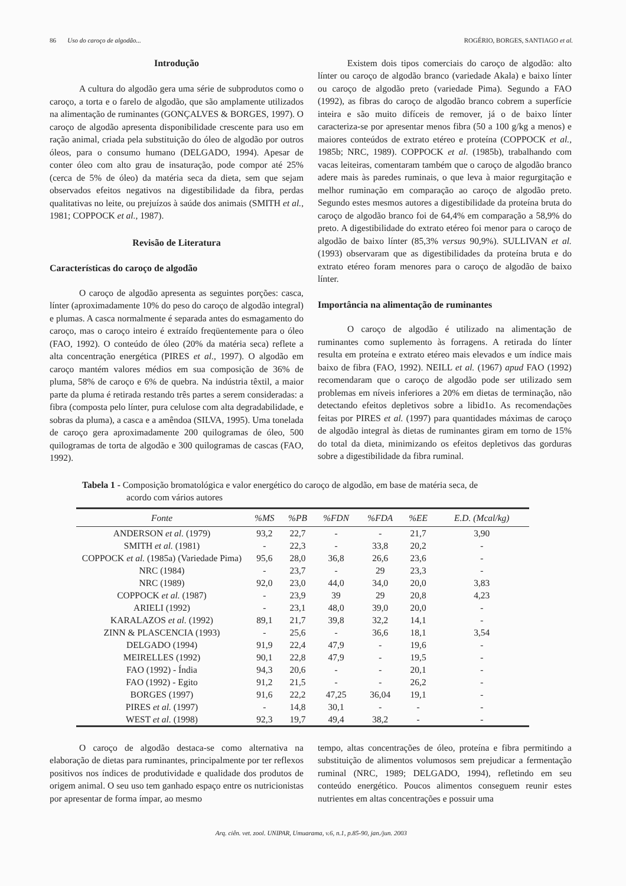86 Uso do caroço de algodão... ROGÉRIO, BORGES, SANTIAGO et al.
Introdução
A cultura do algodão gera uma série de subprodutos como o caroço, a torta e o farelo de algodão, que são amplamente utilizados na alimentação de ruminantes (GONÇALVES & BORGES, 1997). O caroço de algodão apresenta disponibilidade crescente para uso em ração animal, criada pela substituição do óleo de algodão por outros óleos, para o consumo humano (DELGADO, 1994). Apesar de conter óleo com alto grau de insaturação, pode compor até 25% (cerca de 5% de óleo) da matéria seca da dieta, sem que sejam observados efeitos negativos na digestibilidade da fibra, perdas qualitativas no leite, ou prejuízos à saúde dos animais (SMITH et al., 1981; COPPOCK et al., 1987).
Revisão de Literatura
Características do caroço de algodão
O caroço de algodão apresenta as seguintes porções: casca, línter (aproximadamente 10% do peso do caroço de algodão integral) e plumas. A casca normalmente é separada antes do esmagamento do caroço, mas o caroço inteiro é extraído freqüentemente para o óleo (FAO, 1992). O conteúdo de óleo (20% da matéria seca) reflete a alta concentração energética (PIRES et al., 1997). O algodão em caroço mantém valores médios em sua composição de 36% de pluma, 58% de caroço e 6% de quebra. Na indústria têxtil, a maior parte da pluma é retirada restando três partes a serem consideradas: a fibra (composta pelo línter, pura celulose com alta degradabilidade, e sobras da pluma), a casca e a amêndoa (SILVA, 1995). Uma tonelada de caroço gera aproximadamente 200 quilogramas de óleo, 500 quilogramas de torta de algodão e 300 quilogramas de cascas (FAO, 1992).
Existem dois tipos comerciais do caroço de algodão: alto línter ou caroço de algodão branco (variedade Akala) e baixo línter ou caroço de algodão preto (variedade Pima). Segundo a FAO (1992), as fibras do caroço de algodão branco cobrem a superfície inteira e são muito difíceis de remover, já o de baixo línter caracteriza-se por apresentar menos fibra (50 a 100 g/kg a menos) e maiores conteúdos de extrato etéreo e proteína (COPPOCK et al., 1985b; NRC, 1989). COPPOCK et al. (1985b), trabalhando com vacas leiteiras, comentaram também que o caroço de algodão branco adere mais às paredes ruminais, o que leva à maior regurgitação e melhor ruminação em comparação ao caroço de algodão preto. Segundo estes mesmos autores a digestibilidade da proteína bruta do caroço de algodão branco foi de 64,4% em comparação a 58,9% do preto. A digestibilidade do extrato etéreo foi menor para o caroço de algodão de baixo línter (85,3% versus 90,9%). SULLIVAN et al. (1993) observaram que as digestibilidades da proteína bruta e do extrato etéreo foram menores para o caroço de algodão de baixo línter.
Importância na alimentação de ruminantes
O caroço de algodão é utilizado na alimentação de ruminantes como suplemento às forragens. A retirada do línter resulta em proteína e extrato etéreo mais elevados e um índice mais baixo de fibra (FAO, 1992). NEILL et al. (1967) apud FAO (1992) recomendaram que o caroço de algodão pode ser utilizado sem problemas em níveis inferiores a 20% em dietas de terminação, não detectando efeitos depletivos sobre a libid1o. As recomendações feitas por PIRES et al. (1997) para quantidades máximas de caroço de algodão integral às dietas de ruminantes giram em torno de 15% do total da dieta, minimizando os efeitos depletivos das gorduras sobre a digestibilidade da fibra ruminal.
Tabela 1 - Composição bromatológica e valor energético do caroço de algodão, em base de matéria seca, de
acordo com vários autores
| Fonte | %MS | %PB | %FDN | %FDA | %EE | E.D. (Mcal/kg) |
| --- | --- | --- | --- | --- | --- | --- |
| ANDERSON et al. (1979) | 93,2 | 22,7 | - | - | 21,7 | 3,90 |
| SMITH et al. (1981) | - | 22,3 | - | 33,8 | 20,2 | - |
| COPPOCK et al. (1985a) (Variedade Pima) | 95,6 | 28,0 | 36,8 | 26,6 | 23,6 | - |
| NRC (1984) | - | 23,7 | - | 29 | 23,3 | - |
| NRC (1989) | 92,0 | 23,0 | 44,0 | 34,0 | 20,0 | 3,83 |
| COPPOCK et al. (1987) | - | 23,9 | 39 | 29 | 20,8 | 4,23 |
| ARIELI (1992) | - | 23,1 | 48,0 | 39,0 | 20,0 | - |
| KARALAZOS et al. (1992) | 89,1 | 21,7 | 39,8 | 32,2 | 14,1 | - |
| ZINN & PLASCENCIA (1993) | - | 25,6 | - | 36,6 | 18,1 | 3,54 |
| DELGADO (1994) | 91,9 | 22,4 | 47,9 | - | 19,6 | - |
| MEIRELLES (1992) | 90,1 | 22,8 | 47,9 | - | 19,5 | - |
| FAO (1992) - Índia | 94,3 | 20,6 | - | - | 20,1 | - |
| FAO (1992) - Egito | 91,2 | 21,5 | - | - | 26,2 | - |
| BORGES (1997) | 91,6 | 22,2 | 47,25 | 36,04 | 19,1 | - |
| PIRES et al. (1997) | - | 14,8 | 30,1 | - | - | - |
| WEST et al. (1998) | 92,3 | 19,7 | 49,4 | 38,2 | - | - |
O caroço de algodão destaca-se como alternativa na elaboração de dietas para ruminantes, principalmente por ter reflexos positivos nos índices de produtividade e qualidade dos produtos de origem animal. O seu uso tem ganhado espaço entre os nutricionistas por apresentar de forma ímpar, ao mesmo
tempo, altas concentrações de óleo, proteína e fibra permitindo a substituição de alimentos volumosos sem prejudicar a fermentação ruminal (NRC, 1989; DELGADO, 1994), refletindo em seu conteúdo energético. Poucos alimentos conseguem reunir estes nutrientes em altas concentrações e possuir uma
Arq. ciên. vet. zool. UNIPAR, Umuarama, v.6, n.1, p.85-90, jan./jun. 2003